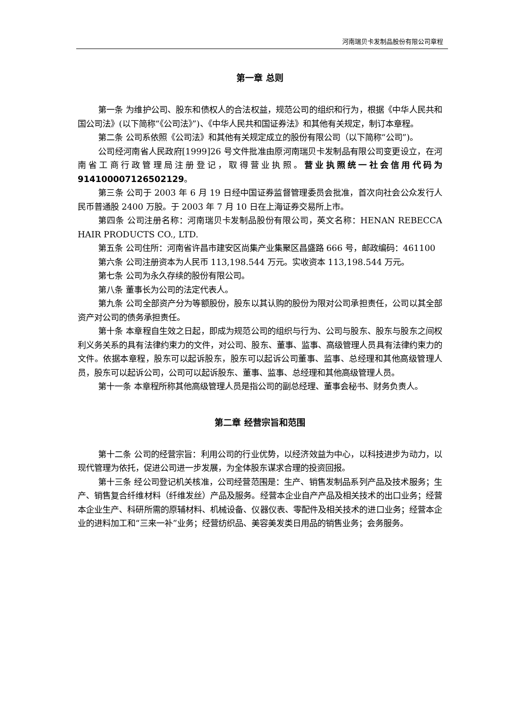河南瑞贝卡发制品股份有限公司章程
第一章 总则
第一条 为维护公司、股东和债权人的合法权益，规范公司的组织和行为，根据《中华人民共和国公司法》(以下简称“《公司法》”)、《中华人民共和国证券法》和其他有关规定，制订本章程。
第二条 公司系依照《公司法》和其他有关规定成立的股份有限公司（以下简称“公司”)。
公司经河南省人民政府[1999]26 号文件批准由原河南瑞贝卡发制品有限公司变更设立，在河南省工商行政管理局注册登记，取得营业执照。营业执照统一社会信用代码为 914100007126502129。
第三条 公司于 2003 年 6 月 19 日经中国证券监督管理委员会批准，首次向社会公众发行人民币普通股 2400 万股。于 2003 年 7 月 10 日在上海证券交易所上市。
第四条 公司注册名称：河南瑞贝卡发制品股份有限公司，英文名称：HENAN REBECCA HAIR PRODUCTS CO., LTD.
第五条 公司住所：河南省许昌市建安区尚集产业集聚区昌盛路 666 号，邮政编码：461100
第六条 公司注册资本为人民币 113,198.544 万元。实收资本 113,198.544 万元。
第七条 公司为永久存续的股份有限公司。
第八条 董事长为公司的法定代表人。
第九条 公司全部资产分为等额股份，股东以其认购的股份为限对公司承担责任，公司以其全部资产对公司的债务承担责任。
第十条 本章程自生效之日起，即成为规范公司的组织与行为、公司与股东、股东与股东之间权利义务关系的具有法律约束力的文件，对公司、股东、董事、监事、高级管理人员具有法律约束力的文件。依据本章程，股东可以起诉股东，股东可以起诉公司董事、监事、总经理和其他高级管理人员，股东可以起诉公司，公司可以起诉股东、董事、监事、总经理和其他高级管理人员。
第十一条 本章程所称其他高级管理人员是指公司的副总经理、董事会秘书、财务负责人。
第二章 经营宗旨和范围
第十二条 公司的经营宗旨：利用公司的行业优势，以经济效益为中心，以科技进步为动力，以现代管理为依托，促进公司进一步发展，为全体股东谋求合理的投资回报。
第十三条 经公司登记机关核准，公司经营范围是：生产、销售发制品系列产品及技术服务；生产、销售复合纤维材料（纤维发丝）产品及服务。经营本企业自产产品及相关技术的出口业务；经营本企业生产、科研所需的原辅材料、机械设备、仪器仪表、零配件及相关技术的进口业务；经营本企业的进料加工和“三来一补”业务；经营纺织品、美容美发类日用品的销售业务；会务服务。